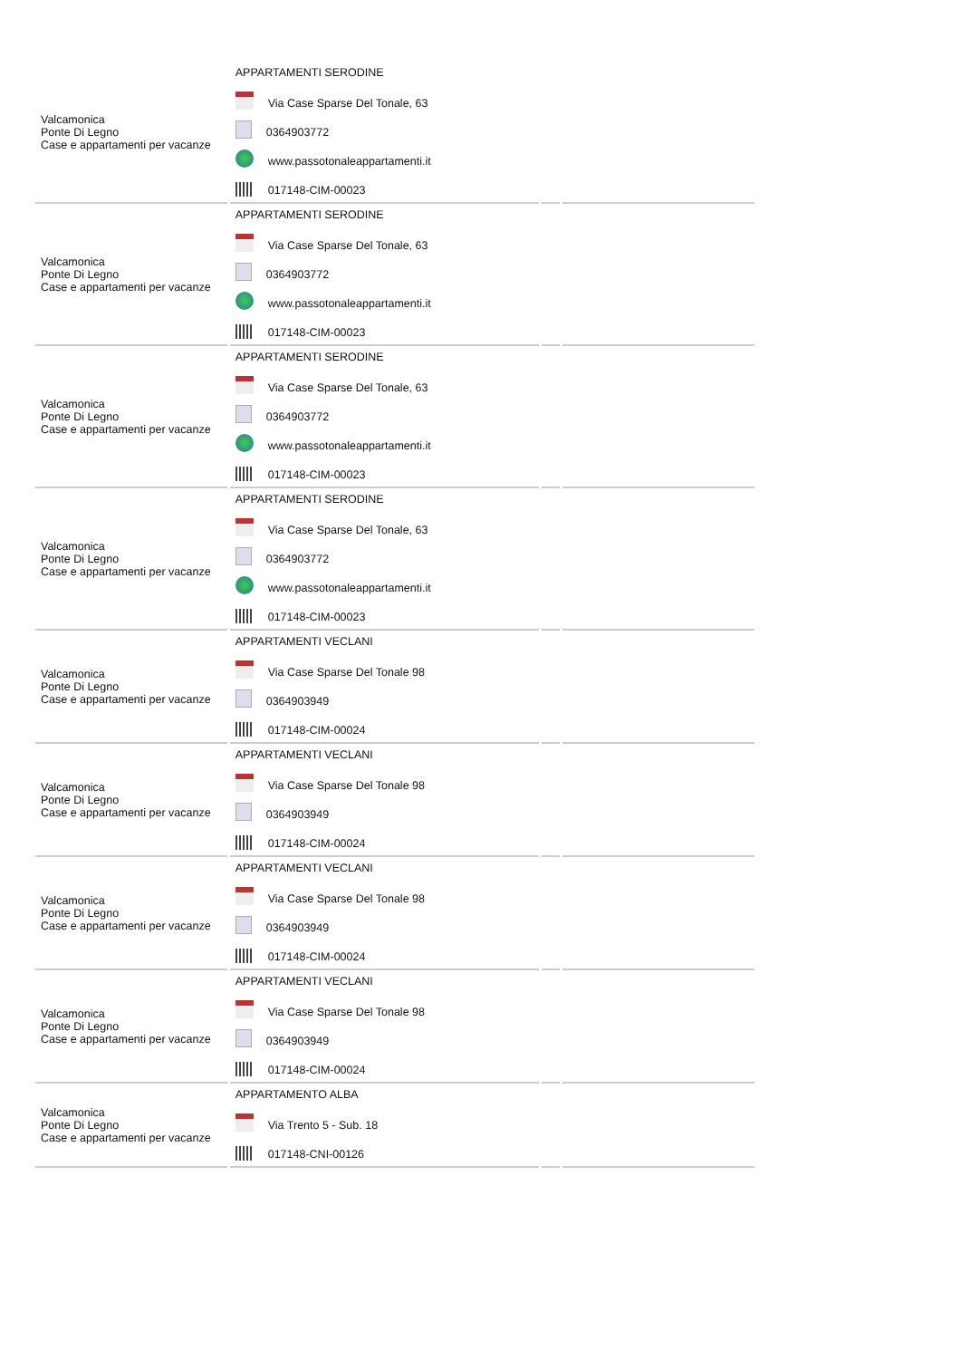| Valcamonica Ponte Di Legno Case e appartamenti per vacanze | APPARTAMENTI SERODINE Via Case Sparse Del Tonale, 63 0364903772 www.passotonaleappartamenti.it 017148-CIM-00023 | | |
| Valcamonica Ponte Di Legno Case e appartamenti per vacanze | APPARTAMENTI SERODINE Via Case Sparse Del Tonale, 63 0364903772 www.passotonaleappartamenti.it 017148-CIM-00023 | | |
| Valcamonica Ponte Di Legno Case e appartamenti per vacanze | APPARTAMENTI SERODINE Via Case Sparse Del Tonale, 63 0364903772 www.passotonaleappartamenti.it 017148-CIM-00023 | | |
| Valcamonica Ponte Di Legno Case e appartamenti per vacanze | APPARTAMENTI SERODINE Via Case Sparse Del Tonale, 63 0364903772 www.passotonaleappartamenti.it 017148-CIM-00023 | | |
| Valcamonica Ponte Di Legno Case e appartamenti per vacanze | APPARTAMENTI VECLANI Via Case Sparse Del Tonale 98 0364903949 017148-CIM-00024 | | |
| Valcamonica Ponte Di Legno Case e appartamenti per vacanze | APPARTAMENTI VECLANI Via Case Sparse Del Tonale 98 0364903949 017148-CIM-00024 | | |
| Valcamonica Ponte Di Legno Case e appartamenti per vacanze | APPARTAMENTI VECLANI Via Case Sparse Del Tonale 98 0364903949 017148-CIM-00024 | | |
| Valcamonica Ponte Di Legno Case e appartamenti per vacanze | APPARTAMENTI VECLANI Via Case Sparse Del Tonale 98 0364903949 017148-CIM-00024 | | |
| Valcamonica Ponte Di Legno Case e appartamenti per vacanze | APPARTAMENTO ALBA Via Trento 5 - Sub. 18 017148-CNI-00126 | | |